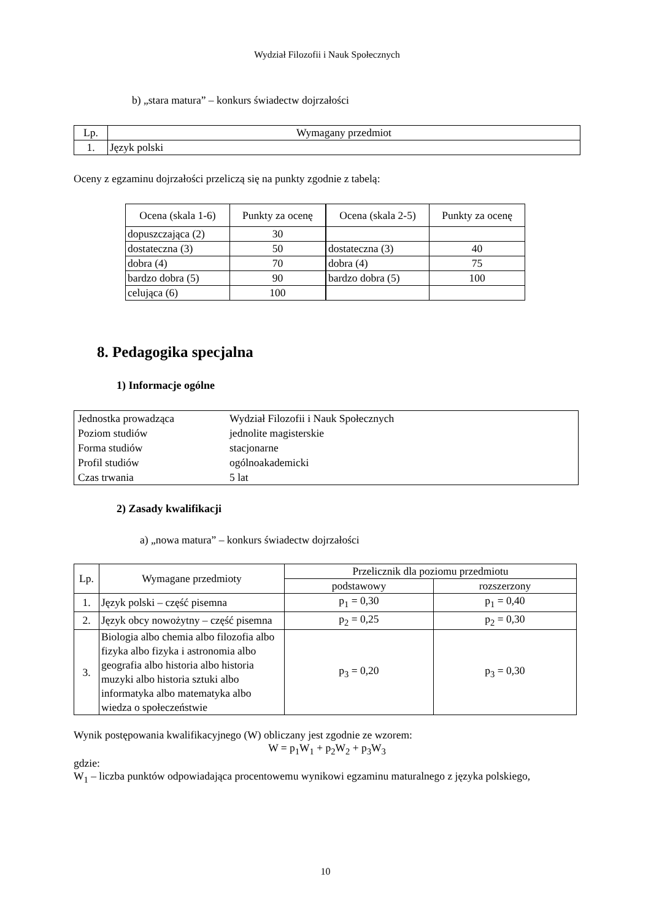Wydział Filozofii i Nauk Społecznych
b) „stara matura” – konkurs świadectw dojrzałości
| Lp. | Wymagany przedmiot |
| 1. | Język polski |
Oceny z egzaminu dojrzałości przeliczą się na punkty zgodnie z tabelą:
| Ocena (skala 1-6) | Punkty za ocenę | Ocena (skala 2-5) | Punkty za ocenę |
| dopuszczająca (2) | 30 | | |
| dostateczna (3) | 50 | dostateczna (3) | 40 |
| dobra (4) | 70 | dobra (4) | 75 |
| bardzo dobra (5) | 90 | bardzo dobra (5) | 100 |
| celująca (6) | 100 | | |
8. Pedagogika specjalna
1) Informacje ogólne
| Jednostka prowadząca | Wydział Filozofii i Nauk Społecznych |
| Poziom studiów | jednolite magisterskie |
| Forma studiów | stacjonarne |
| Profil studiów | ogólnoakademicki |
| Czas trwania | 5 lat |
2) Zasady kwalifikacji
a) „nowa matura” – konkurs świadectw dojrzałości
| Lp. | Wymagane przedmioty | Przelicznik dla poziomu przedmiotu | |
| | | podstawowy | rozszerzony |
| 1. | Język polski – część pisemna | p<sub>1</sub> = 0,30 | p<sub>1</sub> = 0,40 |
| 2. | Język obcy nowożytny – część pisemna | p<sub>2</sub> = 0,25 | p<sub>2</sub> = 0,30 |
| 3. | Biologia albo chemia albo filozofia albo fizyka albo fizyka i astronomia albo geografia albo historia albo historia muzyki albo historia sztuki albo informatyka albo matematyka albo wiedza o społeczeństwie | p<sub>3</sub> = 0,20 | p<sub>3</sub> = 0,30 |
Wynik postępowania kwalifikacyjnego (W) obliczany jest zgodnie ze wzorem:
W = p<sub>1</sub>W<sub>1</sub> + p<sub>2</sub>W<sub>2</sub> + p<sub>3</sub>W<sub>3</sub>
gdzie:
W<sub>1</sub> – liczba punktów odpowiadająca procentowemu wynikowi egzaminu maturalnego z języka polskiego,
10